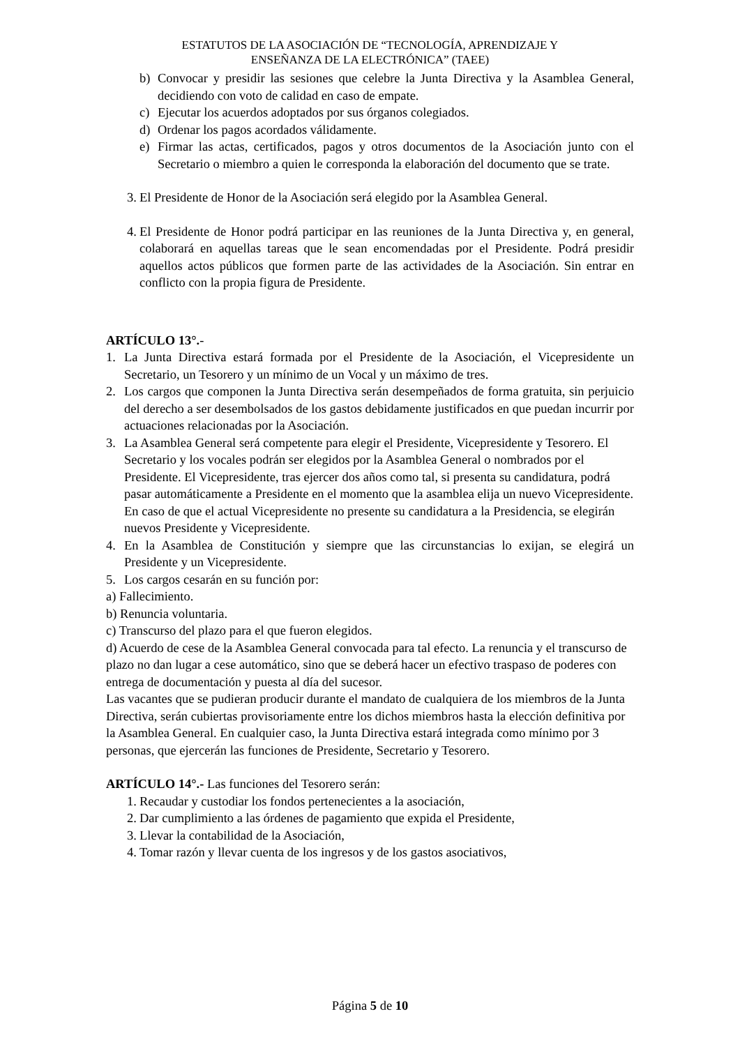ESTATUTOS DE LA ASOCIACIÓN DE “TECNOLOGÍA, APRENDIZAJE Y
ENSEÑANZA DE LA ELECTRÓNICA” (TAEE)
b) Convocar y presidir las sesiones que celebre la Junta Directiva y la Asamblea General, decidiendo con voto de calidad en caso de empate.
c) Ejecutar los acuerdos adoptados por sus órganos colegiados.
d) Ordenar los pagos acordados válidamente.
e) Firmar las actas, certificados, pagos y otros documentos de la Asociación junto con el Secretario o miembro a quien le corresponda la elaboración del documento que se trate.
3. El Presidente de Honor de la Asociación será elegido por la Asamblea General.
4. El Presidente de Honor podrá participar en las reuniones de la Junta Directiva y, en general, colaborará en aquellas tareas que le sean encomendadas por el Presidente. Podrá presidir aquellos actos públicos que formen parte de las actividades de la Asociación. Sin entrar en conflicto con la propia figura de Presidente.
ARTÍCULO 13°.-
1. La Junta Directiva estará formada por el Presidente de la Asociación, el Vicepresidente un Secretario, un Tesorero y un mínimo de un Vocal y un máximo de tres.
2. Los cargos que componen la Junta Directiva serán desempeñados de forma gratuita, sin perjuicio del derecho a ser desembolsados de los gastos debidamente justificados en que puedan incurrir por actuaciones relacionadas por la Asociación.
3. La Asamblea General será competente para elegir el Presidente, Vicepresidente y Tesorero. El Secretario y los vocales podrán ser elegidos por la Asamblea General o nombrados por el Presidente. El Vicepresidente, tras ejercer dos años como tal, si presenta su candidatura, podrá pasar automáticamente a Presidente en el momento que la asamblea elija un nuevo Vicepresidente. En caso de que el actual Vicepresidente no presente su candidatura a la Presidencia, se elegirán nuevos Presidente y Vicepresidente.
4. En la Asamblea de Constitución y siempre que las circunstancias lo exijan, se elegirá un Presidente y un Vicepresidente.
5. Los cargos cesarán en su función por:
a) Fallecimiento.
b) Renuncia voluntaria.
c) Transcurso del plazo para el que fueron elegidos.
d) Acuerdo de cese de la Asamblea General convocada para tal efecto. La renuncia y el transcurso de plazo no dan lugar a cese automático, sino que se deberá hacer un efectivo traspaso de poderes con entrega de documentación y puesta al día del sucesor.
Las vacantes que se pudieran producir durante el mandato de cualquiera de los miembros de la Junta Directiva, serán cubiertas provisoriamente entre los dichos miembros hasta la elección definitiva por la Asamblea General. En cualquier caso, la Junta Directiva estará integrada como mínimo por 3 personas, que ejercerán las funciones de Presidente, Secretario y Tesorero.
ARTÍCULO 14°.- Las funciones del Tesorero serán:
1. Recaudar y custodiar los fondos pertenecientes a la asociación,
2. Dar cumplimiento a las órdenes de pagamiento que expida el Presidente,
3. Llevar la contabilidad de la Asociación,
4. Tomar razón y llevar cuenta de los ingresos y de los gastos asociativos,
Página 5 de 10